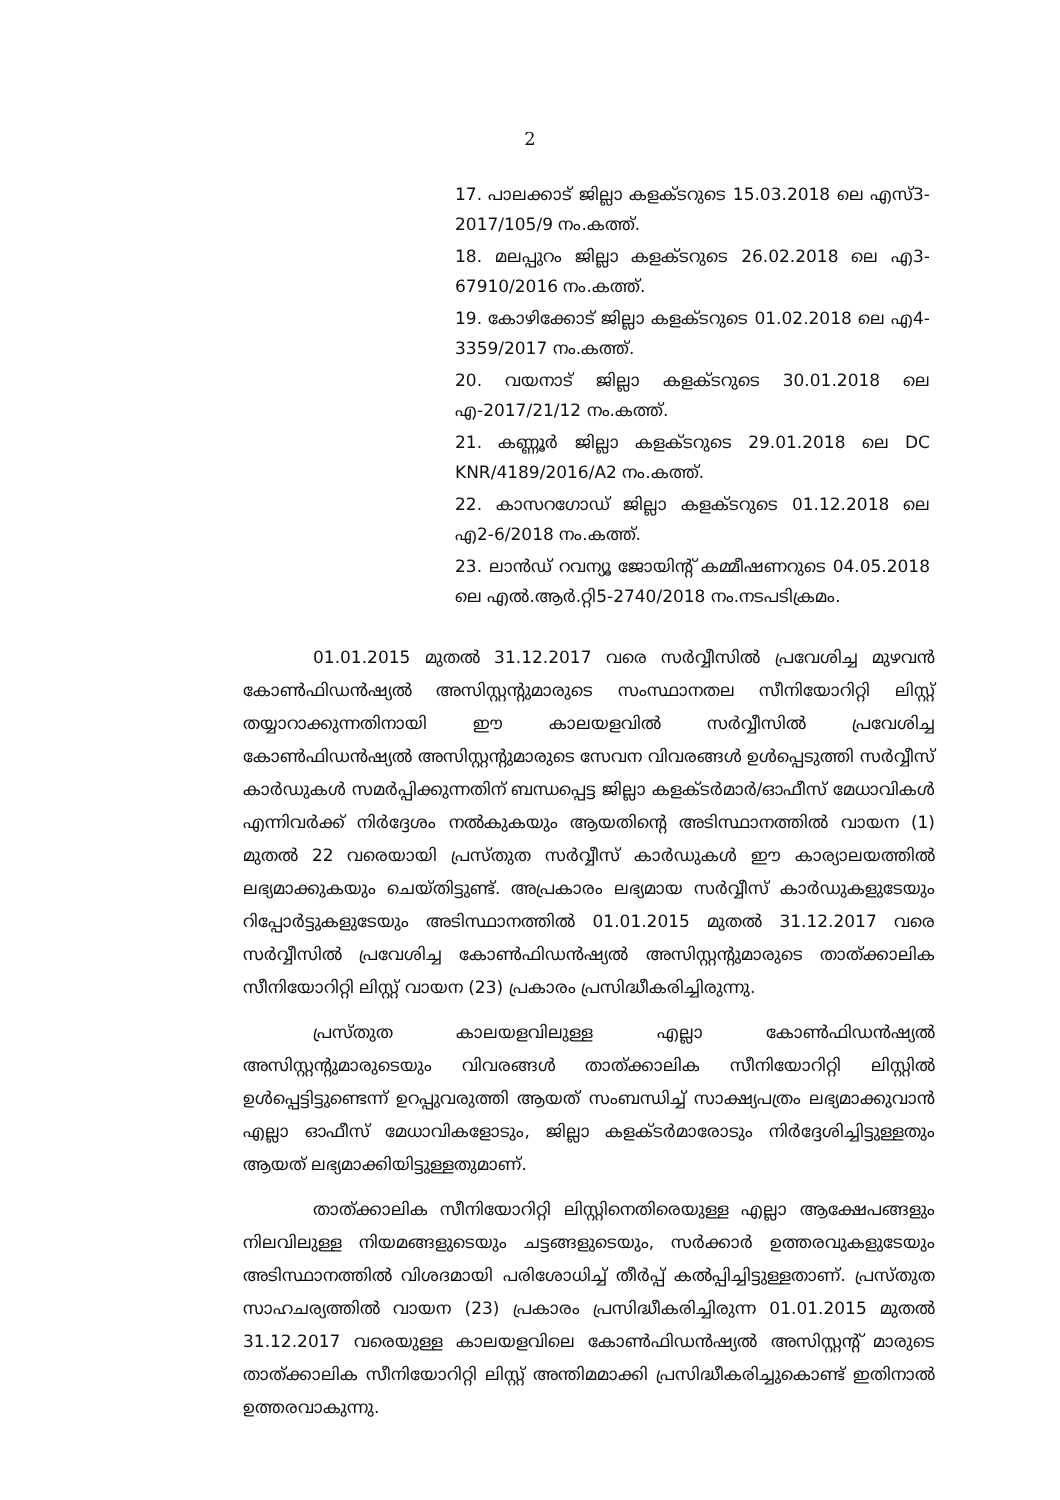2
17. പാലക്കാട് ജില്ലാ കളക്ടറുടെ 15.03.2018 ലെ എസ്3-2017/105/9 നം.കത്ത്.
18. മലപ്പുറം ജില്ലാ കളക്ടറുടെ 26.02.2018 ലെ എ3-67910/2016 നം.കത്ത്.
19. കോഴിക്കോട് ജില്ലാ കളക്ടറുടെ 01.02.2018 ലെ എ4-3359/2017 നം.കത്ത്.
20. വയനാട് ജില്ലാ കളക്ടറുടെ 30.01.2018 ലെ എ-2017/21/12 നം.കത്ത്.
21. കണ്ണൂർ ജില്ലാ കളക്ടറുടെ 29.01.2018 ലെ DC KNR/4189/2016/A2 നം.കത്ത്.
22. കാസറഗോഡ് ജില്ലാ കളക്ടറുടെ 01.12.2018 ലെ എ2-6/2018 നം.കത്ത്.
23. ലാൻഡ് റവന്യൂ ജോയിന്റ് കമ്മീഷണറുടെ 04.05.2018 ലെ എൽ.ആർ.റ്റി5-2740/2018 നം.നടപടിക്രമം.
01.01.2015 മുതൽ 31.12.2017 വരെ സർവ്വീസിൽ പ്രവേശിച്ച മുഴവൻ കോൺഫിഡൻഷ്യൽ അസിസ്റ്റന്റുമാരുടെ സംസ്ഥാനതല സീനിയോറിറ്റി ലിസ്റ്റ് തയ്യാറാക്കുന്നതിനായി ഈ കാലയളവിൽ സർവ്വീസിൽ പ്രവേശിച്ച കോൺഫിഡൻഷ്യൽ അസിസ്റ്റന്റുമാരുടെ സേവന വിവരങ്ങൾ ഉൾപ്പെടുത്തി സർവ്വീസ് കാർഡുകൾ സമർപ്പിക്കുന്നതിന് ബന്ധപ്പെട്ട ജില്ലാ കളക്ടർമാർ/ഓഫീസ് മേധാവികൾ എന്നിവർക്ക് നിർദ്ദേശം നൽകുകയും ആയതിന്റെ അടിസ്ഥാനത്തിൽ വായന (1) മുതൽ 22 വരെയായി പ്രസ്തുത സർവ്വീസ് കാർഡുകൾ ഈ കാര്യാലയത്തിൽ ലഭ്യമാക്കുകയും ചെയ്തിട്ടുണ്ട്. അപ്രകാരം ലഭ്യമായ സർവ്വീസ് കാർഡുകളുടേയും റിപ്പോർട്ടുകളുടേയും അടിസ്ഥാനത്തിൽ 01.01.2015 മുതൽ 31.12.2017 വരെ സർവ്വീസിൽ പ്രവേശിച്ച കോൺഫിഡൻഷ്യൽ അസിസ്റ്റന്റുമാരുടെ താത്ക്കാലിക സീനിയോറിറ്റി ലിസ്റ്റ് വായന (23) പ്രകാരം പ്രസിദ്ധീകരിച്ചിരുന്നു.
പ്രസ്തുത കാലയളവിലുള്ള എല്ലാ കോൺഫിഡൻഷ്യൽ അസിസ്റ്റന്റുമാരുടെയും വിവരങ്ങൾ താത്ക്കാലിക സീനിയോറിറ്റി ലിസ്റ്റിൽ ഉൾപ്പെട്ടിട്ടുണ്ടെന്ന് ഉറപ്പുവരുത്തി ആയത് സംബന്ധിച്ച് സാക്ഷ്യപത്രം ലഭ്യമാക്കുവാൻ എല്ലാ ഓഫീസ് മേധാവികളോടും, ജില്ലാ കളക്ടർമാരോടും നിർദ്ദേശിച്ചിട്ടുള്ളതും ആയത് ലഭ്യമാക്കിയിട്ടുള്ളതുമാണ്.
താത്ക്കാലിക സീനിയോറിറ്റി ലിസ്റ്റിനെതിരെയുള്ള എല്ലാ ആക്ഷേപങ്ങളും നിലവിലുള്ള നിയമങ്ങളുടെയും ചട്ടങ്ങളുടെയും, സർക്കാർ ഉത്തരവുകളുടേയും അടിസ്ഥാനത്തിൽ വിശദമായി പരിശോധിച്ച് തീർപ്പ് കൽപ്പിച്ചിട്ടുള്ളതാണ്. പ്രസ്തുത സാഹചര്യത്തിൽ വായന (23) പ്രകാരം പ്രസിദ്ധീകരിച്ചിരുന്ന 01.01.2015 മുതൽ 31.12.2017 വരെയുള്ള കാലയളവിലെ കോൺഫിഡൻഷ്യൽ അസിസ്റ്റന്റ് മാരുടെ താത്ക്കാലിക സീനിയോറിറ്റി ലിസ്റ്റ് അന്തിമമാക്കി പ്രസിദ്ധീകരിച്ചുകൊണ്ട് ഇതിനാൽ ഉത്തരവാകുന്നു.